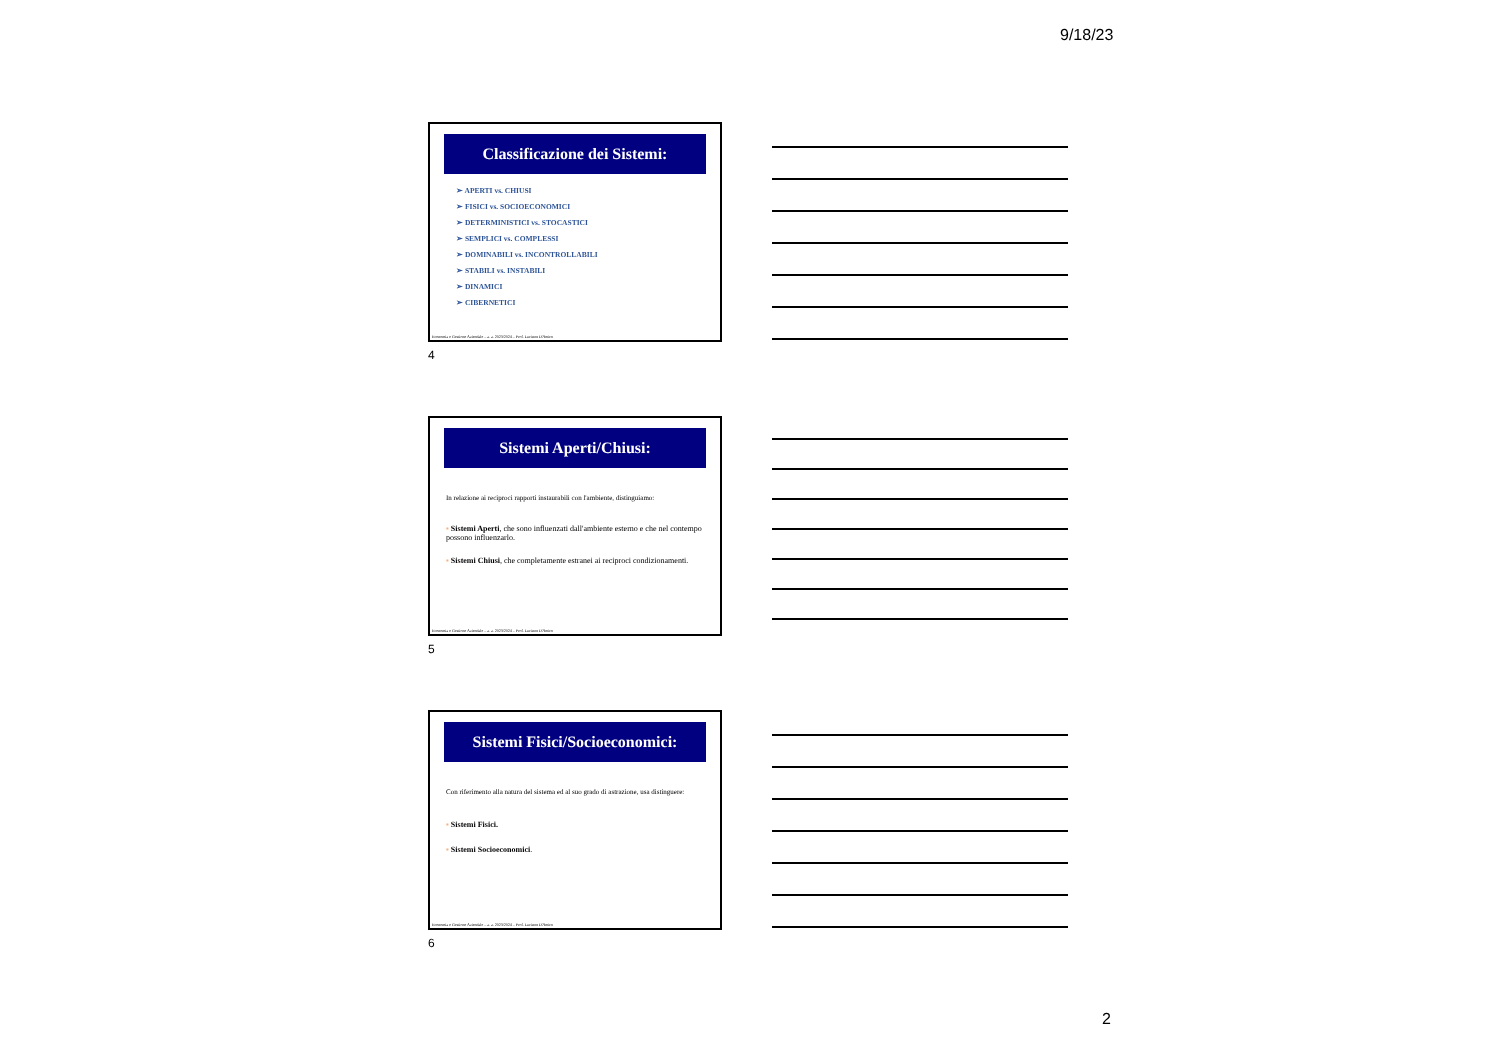9/18/23
Classificazione dei Sistemi:
➢ APERTI vs. CHIUSI
➢ FISICI vs. SOCIOECONOMICI
➢ DETERMINISTICI vs. STOCASTICI
➢ SEMPLICI vs. COMPLESSI
➢ DOMINABILI vs. INCONTROLLABILI
➢ STABILI vs. INSTABILI
➢ DINAMICI
➢ CIBERNETICI
Economia e Gestione Aziendale – a. a. 2023/2024 – Prof. Luciano D'Amico
4
Sistemi Aperti/Chiusi:
In relazione ai reciproci rapporti instaurabili con l'ambiente, distinguiamo:
▪ Sistemi Aperti, che sono influenzati dall'ambiente esterno e che nel contempo possono influenzarlo.
▪ Sistemi Chiusi, che completamente estranei ai reciproci condizionamenti.
Economia e Gestione Aziendale – a. a. 2023/2024 – Prof. Luciano D'Amico
5
Sistemi Fisici/Socioeconomici:
Con riferimento alla natura del sistema ed al suo grado di astrazione, usa distinguere:
▪ Sistemi Fisici.
▪ Sistemi Socioeconomici.
Economia e Gestione Aziendale – a. a. 2023/2024 – Prof. Luciano D'Amico
6
2